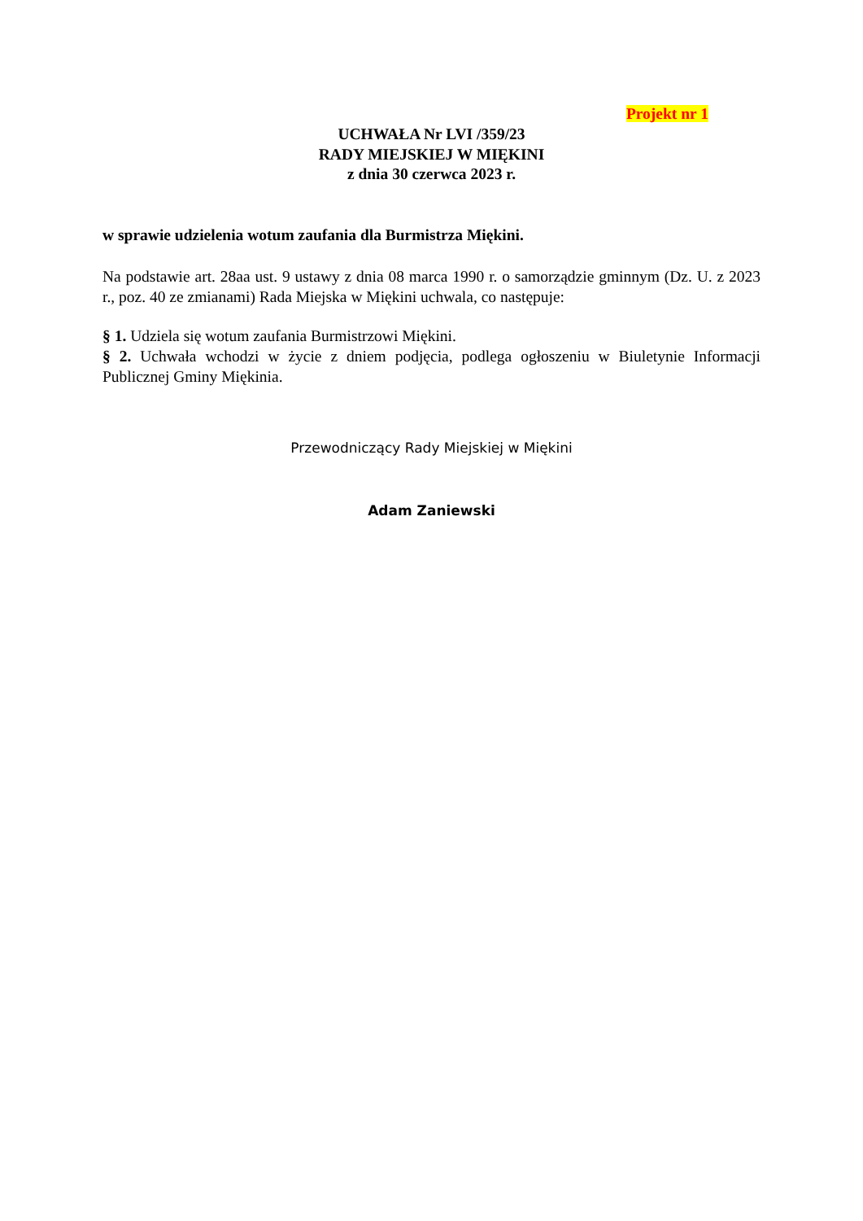Projekt nr 1
UCHWAŁA Nr LVI /359/23
RADY MIEJSKIEJ W MIĘKINI
z dnia 30 czerwca 2023 r.
w sprawie udzielenia wotum zaufania dla Burmistrza Miękini.
Na podstawie art. 28aa ust. 9 ustawy z dnia 08 marca 1990 r. o samorządzie gminnym (Dz. U. z 2023 r., poz. 40 ze zmianami) Rada Miejska w Miękini uchwala, co następuje:
§ 1. Udziela się wotum zaufania Burmistrzowi Miękini.
§ 2. Uchwała wchodzi w życie z dniem podjęcia, podlega ogłoszeniu w Biuletynie Informacji Publicznej Gminy Miękinia.
Przewodniczący Rady Miejskiej w Miękini
Adam Zaniewski